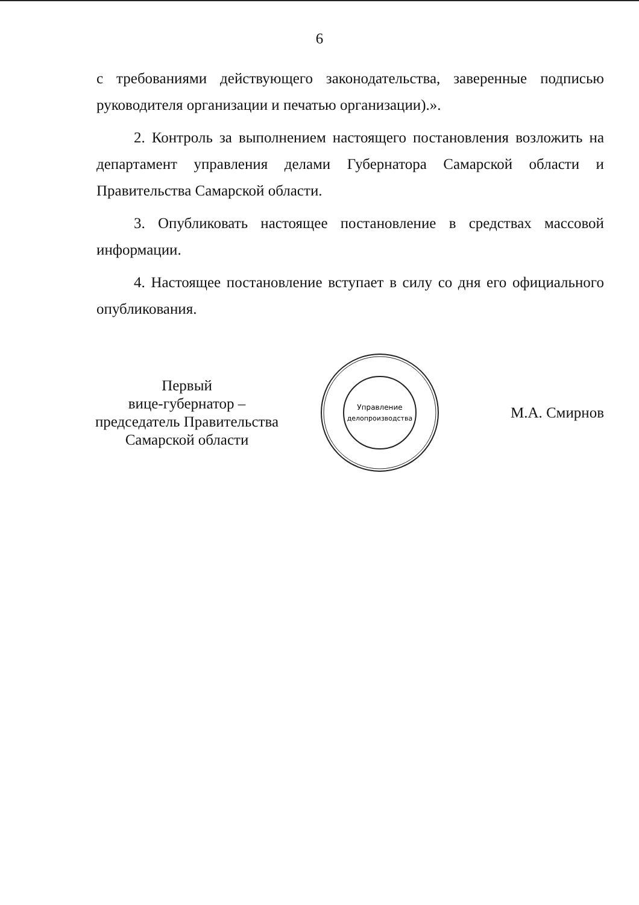6
с требованиями действующего законодательства, заверенные подписью руководителя организации и печатью организации).».
2. Контроль за выполнением настоящего постановления возложить на департамент управления делами Губернатора Самарской области и Правительства Самарской области.
3. Опубликовать настоящее постановление в средствах массовой информации.
4. Настоящее постановление вступает в силу со дня его официального опубликования.
Первый
вице-губернатор –
председатель Правительства
Самарской области
Управление
делопроизводства
М.А. Смирнов